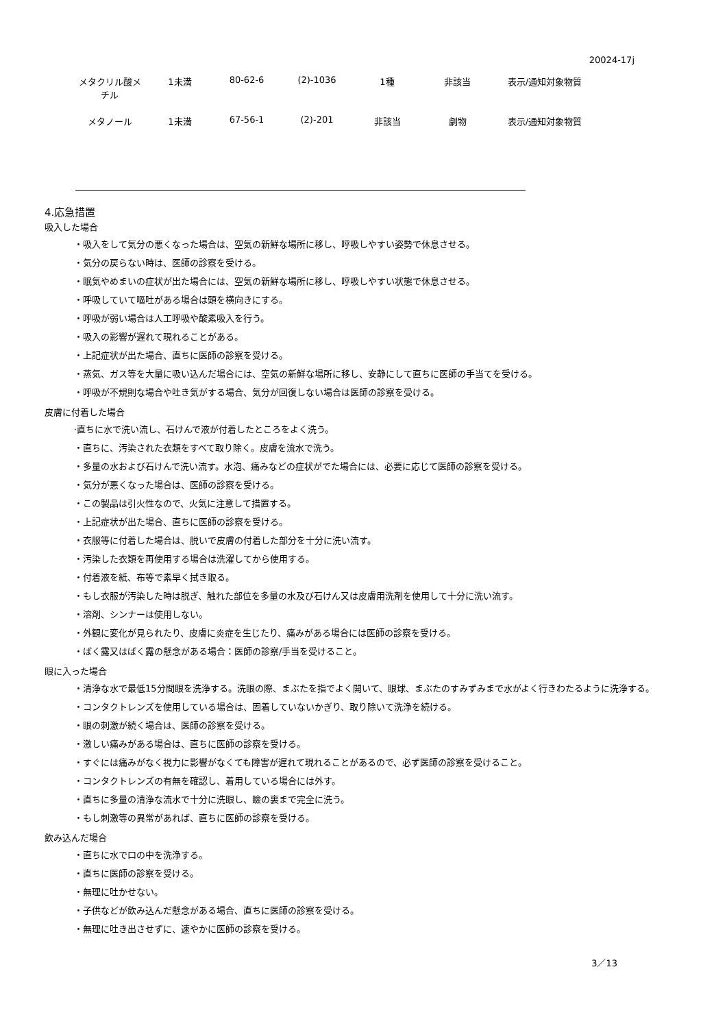20024-17j
| メタクリル酸メ チル | 1未満 | 80-62-6 | (2)-1036 | 1種 | 非該当 | 表示/通知対象物質 |
| メタノール | 1未満 | 67-56-1 | (2)-201 | 非該当 | 劇物 | 表示/通知対象物質 |
4.応急措置
吸入した場合
・吸入をして気分の悪くなった場合は、空気の新鮮な場所に移し、呼吸しやすい姿勢で休息させる。
・気分の戻らない時は、医師の診察を受ける。
・眠気やめまいの症状が出た場合には、空気の新鮮な場所に移し、呼吸しやすい状態で休息させる。
・呼吸していて嘔吐がある場合は頭を横向きにする。
・呼吸が弱い場合は人工呼吸や酸素吸入を行う。
・吸入の影響が遅れて現れることがある。
・上記症状が出た場合、直ちに医師の診察を受ける。
・蒸気、ガス等を大量に吸い込んだ場合には、空気の新鮮な場所に移し、安静にして直ちに医師の手当てを受ける。
・呼吸が不規則な場合や吐き気がする場合、気分が回復しない場合は医師の診察を受ける。
皮膚に付着した場合
·直ちに水で洗い流し、石けんで液が付着したところをよく洗う。
・直ちに、汚染された衣類をすべて取り除く。皮膚を流水で洗う。
・多量の水および石けんで洗い流す。水泡、痛みなどの症状がでた場合には、必要に応じて医師の診察を受ける。
・気分が悪くなった場合は、医師の診察を受ける。
・この製品は引火性なので、火気に注意して措置する。
・上記症状が出た場合、直ちに医師の診察を受ける。
・衣服等に付着した場合は、脱いで皮膚の付着した部分を十分に洗い流す。
・汚染した衣類を再使用する場合は洗濯してから使用する。
・付着液を紙、布等で素早く拭き取る。
・もし衣服が汚染した時は脱ぎ、触れた部位を多量の水及び石けん又は皮膚用洗剤を使用して十分に洗い流す。
・溶剤、シンナーは使用しない。
・外観に変化が見られたり、皮膚に炎症を生じたり、痛みがある場合には医師の診察を受ける。
・ばく露又はばく露の懸念がある場合：医師の診察/手当を受けること。
眼に入った場合
・清浄な水で最低15分間眼を洗浄する。洗眼の際、まぶたを指でよく開いて、眼球、まぶたのすみずみまで水がよく行きわたるように洗浄する。
・コンタクトレンズを使用している場合は、固着していないかぎり、取り除いて洗浄を続ける。
・眼の刺激が続く場合は、医師の診察を受ける。
・激しい痛みがある場合は、直ちに医師の診察を受ける。
・すぐには痛みがなく視力に影響がなくても障害が遅れて現れることがあるので、必ず医師の診察を受けること。
・コンタクトレンズの有無を確認し、着用している場合には外す。
・直ちに多量の清浄な流水で十分に洗眼し、瞼の裏まで完全に洗う。
・もし刺激等の異常があれば、直ちに医師の診察を受ける。
飲み込んだ場合
・直ちに水で口の中を洗浄する。
・直ちに医師の診察を受ける。
・無理に吐かせない。
・子供などが飲み込んだ懸念がある場合、直ちに医師の診察を受ける。
・無理に吐き出させずに、速やかに医師の診察を受ける。
3／13